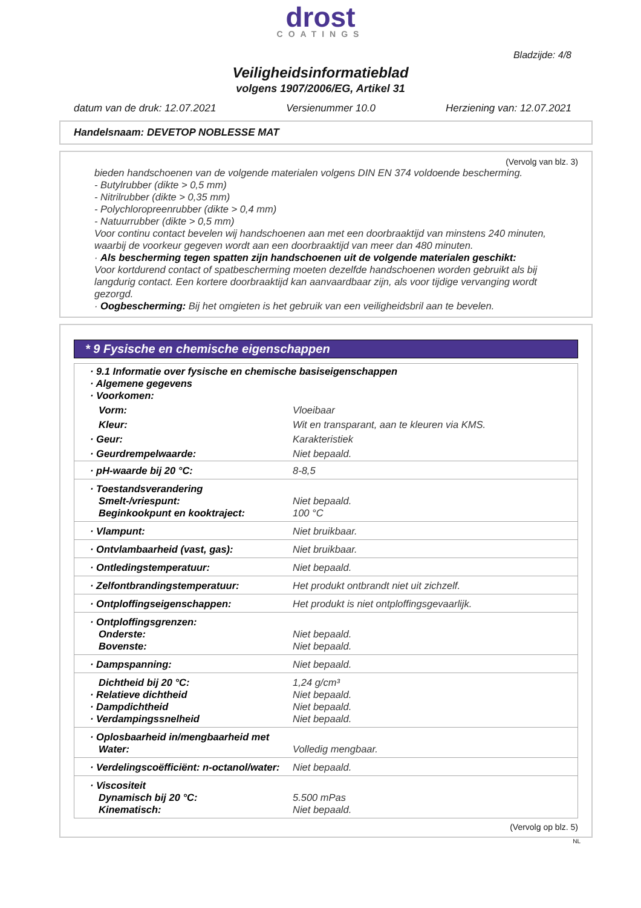drost
COATINGS
Bladzijde: 4/8
Veiligheidsinformatieblad
volgens 1907/2006/EG, Artikel 31
datum van de druk: 12.07.2021 Versienummer 10.0 Herziening van: 12.07.2021
Handelsnaam: DEVETOP NOBLESSE MAT
(Vervolg van blz. 3)
bieden handschoenen van de volgende materialen volgens DIN EN 374 voldoende bescherming.
- Butylrubber (dikte > 0,5 mm)
- Nitrilrubber (dikte > 0,35 mm)
- Polychloropreenrubber (dikte > 0,4 mm)
- Natuurrubber (dikte > 0,5 mm)
Voor continu contact bevelen wij handschoenen aan met een doorbraaktijd van minstens 240 minuten, waarbij de voorkeur gegeven wordt aan een doorbraaktijd van meer dan 480 minuten.
· Als bescherming tegen spatten zijn handschoenen uit de volgende materialen geschikt:
Voor kortdurend contact of spatbescherming moeten dezelfde handschoenen worden gebruikt als bij langdurig contact. Een kortere doorbraaktijd kan aanvaardbaar zijn, als voor tijdige vervanging wordt gezorgd.
· Oogbescherming: Bij het omgieten is het gebruik van een veiligheidsbril aan te bevelen.
* 9 Fysische en chemische eigenschappen
| · 9.1 Informatie over fysische en chemische basiseigenschappen · Algemene gegevens · Voorkomen: | |
| Vorm: | Vloeibaar |
| Kleur: | Wit en transparant, aan te kleuren via KMS. |
| · Geur: | Karakteristiek |
| · Geurdrempelwaarde: | Niet bepaald. |
| · pH-waarde bij 20 °C: | 8-8,5 |
| · Toestandsverandering Smelt-/vriespunt: Beginkookpunt en kooktraject: | Niet bepaald. 100 °C |
| · Vlampunt: | Niet bruikbaar. |
| · Ontvlambaarheid (vast, gas): | Niet bruikbaar. |
| · Ontledingstemperatuur: | Niet bepaald. |
| · Zelfontbrandingstemperatuur: | Het produkt ontbrandt niet uit zichzelf. |
| · Ontploffingseigenschappen: | Het produkt is niet ontploffingsgevaarlijk. |
| · Ontploffingsgrenzen: Onderste: Bovenste: | Niet bepaald. Niet bepaald. |
| · Dampspanning: | Niet bepaald. |
| Dichtheid bij 20 °C: · Relatieve dichtheid · Dampdichtheid · Verdampingssnelheid | 1,24 g/cm³ Niet bepaald. Niet bepaald. Niet bepaald. |
| · Oplosbaarheid in/mengbaarheid met Water: | Volledig mengbaar. |
| · Verdelingscoëfficiënt: n-octanol/water: | Niet bepaald. |
| · Viscositeit Dynamisch bij 20 °C: Kinematisch: | 5.500 mPas Niet bepaald. |
(Vervolg op blz. 5)
NL